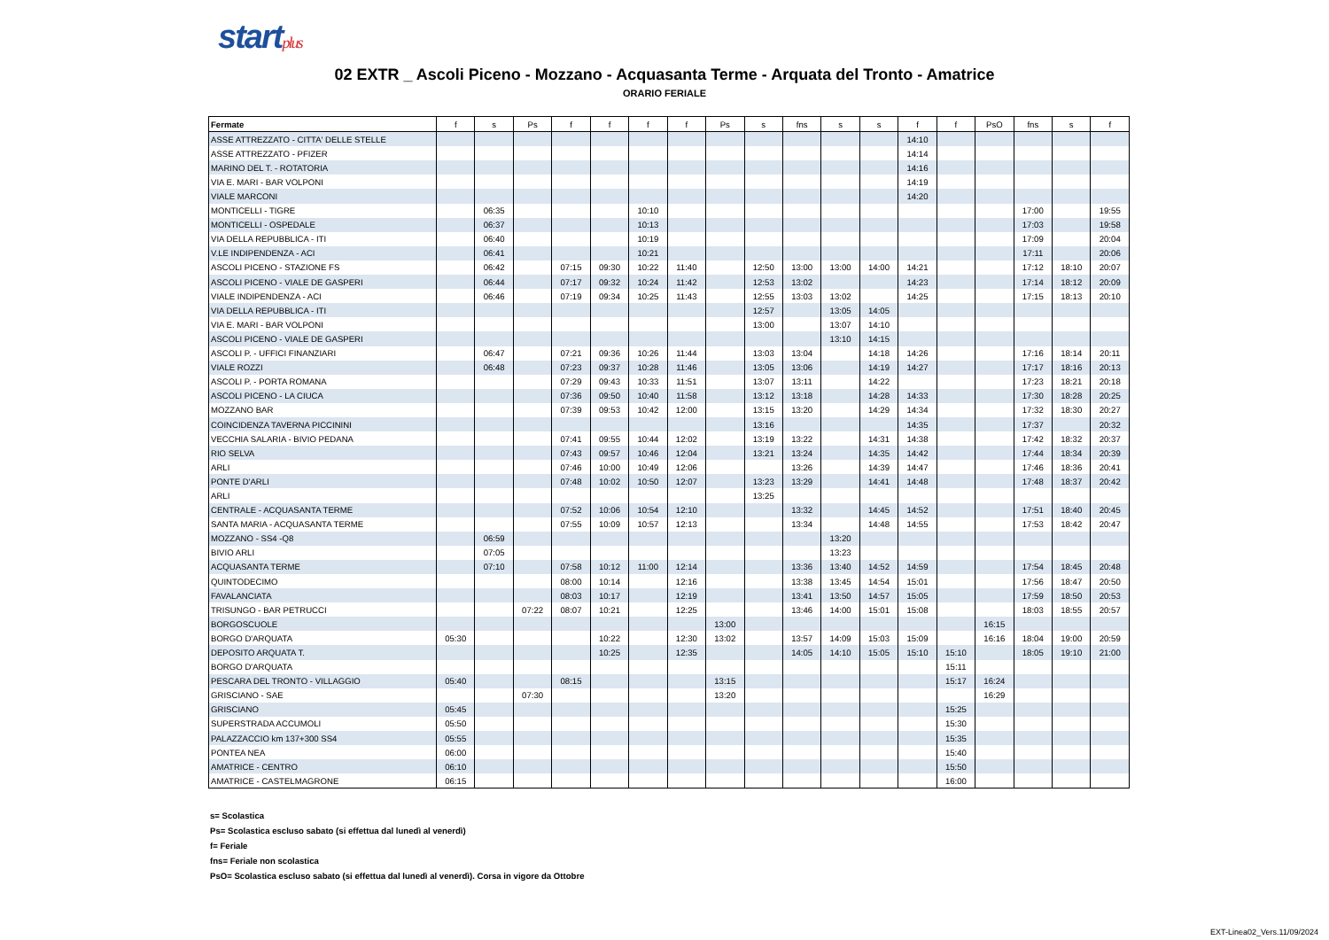startplus
02 EXTR _ Ascoli Piceno - Mozzano - Acquasanta Terme - Arquata del Tronto - Amatrice
ORARIO FERIALE
| Fermate | f | s | Ps | f | f | f | f | Ps | s | fns | s | s | f | f | PsO | fns | s | f |
| --- | --- | --- | --- | --- | --- | --- | --- | --- | --- | --- | --- | --- | --- | --- | --- | --- | --- | --- |
| ASSE ATTREZZATO - CITTA' DELLE STELLE | | | | | | | | | | | | | 14:10 | | | | | |
| ASSE ATTREZZATO - PFIZER | | | | | | | | | | | | | 14:14 | | | | | |
| MARINO DEL T. - ROTATORIA | | | | | | | | | | | | | 14:16 | | | | | |
| VIA E. MARI - BAR VOLPONI | | | | | | | | | | | | | 14:19 | | | | | |
| VIALE MARCONI | | | | | | | | | | | | | 14:20 | | | | | |
| MONTICELLI - TIGRE | | 06:35 | | | | 10:10 | | | | | | | | | | 17:00 | | 19:55 |
| MONTICELLI - OSPEDALE | | 06:37 | | | | 10:13 | | | | | | | | | | 17:03 | | 19:58 |
| VIA DELLA REPUBBLICA - ITI | | 06:40 | | | | 10:19 | | | | | | | | | | 17:09 | | 20:04 |
| V.LE INDIPENDENZA - ACI | | 06:41 | | | | 10:21 | | | | | | | | | | 17:11 | | 20:06 |
| ASCOLI PICENO - STAZIONE FS | | 06:42 | | 07:15 | 09:30 | 10:22 | 11:40 | | 12:50 | 13:00 | 13:00 | 14:00 | 14:21 | | | 17:12 | 18:10 | 20:07 |
| ASCOLI PICENO - VIALE DE GASPERI | | 06:44 | | 07:17 | 09:32 | 10:24 | 11:42 | | 12:53 | 13:02 | | | 14:23 | | | 17:14 | 18:12 | 20:09 |
| VIALE INDIPENDENZA - ACI | | 06:46 | | 07:19 | 09:34 | 10:25 | 11:43 | | 12:55 | 13:03 | 13:02 | | 14:25 | | | 17:15 | 18:13 | 20:10 |
| VIA DELLA REPUBBLICA - ITI | | | | | | | | | 12:57 | | 13:05 | 14:05 | | | | | | |
| VIA E. MARI - BAR VOLPONI | | | | | | | | | 13:00 | | 13:07 | 14:10 | | | | | | |
| ASCOLI PICENO - VIALE DE GASPERI | | | | | | | | | | | 13:10 | 14:15 | | | | | | |
| ASCOLI P. - UFFICI FINANZIARI | | 06:47 | | 07:21 | 09:36 | 10:26 | 11:44 | | 13:03 | 13:04 | | 14:18 | 14:26 | | | 17:16 | 18:14 | 20:11 |
| VIALE ROZZI | | 06:48 | | 07:23 | 09:37 | 10:28 | 11:46 | | 13:05 | 13:06 | | 14:19 | 14:27 | | | 17:17 | 18:16 | 20:13 |
| ASCOLI P. - PORTA ROMANA | | | | 07:29 | 09:43 | 10:33 | 11:51 | | 13:07 | 13:11 | | 14:22 | | | | 17:23 | 18:21 | 20:18 |
| ASCOLI PICENO - LA CIUCA | | | | 07:36 | 09:50 | 10:40 | 11:58 | | 13:12 | 13:18 | | 14:28 | 14:33 | | | 17:30 | 18:28 | 20:25 |
| MOZZANO BAR | | | | 07:39 | 09:53 | 10:42 | 12:00 | | 13:15 | 13:20 | | 14:29 | 14:34 | | | 17:32 | 18:30 | 20:27 |
| COINCIDENZA TAVERNA PICCININI | | | | | | | | | 13:16 | | | | 14:35 | | | 17:37 | | 20:32 |
| VECCHIA SALARIA - BIVIO PEDANA | | | | 07:41 | 09:55 | 10:44 | 12:02 | | 13:19 | 13:22 | | 14:31 | 14:38 | | | 17:42 | 18:32 | 20:37 |
| RIO SELVA | | | | 07:43 | 09:57 | 10:46 | 12:04 | | 13:21 | 13:24 | | 14:35 | 14:42 | | | 17:44 | 18:34 | 20:39 |
| ARLI | | | | 07:46 | 10:00 | 10:49 | 12:06 | | | 13:26 | | 14:39 | 14:47 | | | 17:46 | 18:36 | 20:41 |
| PONTE D'ARLI | | | | 07:48 | 10:02 | 10:50 | 12:07 | | 13:23 | 13:29 | | 14:41 | 14:48 | | | 17:48 | 18:37 | 20:42 |
| ARLI | | | | | | | | | 13:25 | | | | | | | | | |
| CENTRALE - ACQUASANTA TERME | | | | 07:52 | 10:06 | 10:54 | 12:10 | | | 13:32 | | 14:45 | 14:52 | | | 17:51 | 18:40 | 20:45 |
| SANTA MARIA - ACQUASANTA TERME | | | | 07:55 | 10:09 | 10:57 | 12:13 | | | 13:34 | | 14:48 | 14:55 | | | 17:53 | 18:42 | 20:47 |
| MOZZANO - SS4 -Q8 | | 06:59 | | | | | | | | | 13:20 | | | | | | | |
| BIVIO ARLI | | 07:05 | | | | | | | | | 13:23 | | | | | | | |
| ACQUASANTA TERME | | 07:10 | | 07:58 | 10:12 | 11:00 | 12:14 | | | 13:36 | 13:40 | 14:52 | 14:59 | | | 17:54 | 18:45 | 20:48 |
| QUINTODECIMO | | | | 08:00 | 10:14 | | 12:16 | | | 13:38 | 13:45 | 14:54 | 15:01 | | | 17:56 | 18:47 | 20:50 |
| FAVALANCIATA | | | | 08:03 | 10:17 | | 12:19 | | | 13:41 | 13:50 | 14:57 | 15:05 | | | 17:59 | 18:50 | 20:53 |
| TRISUNGO - BAR PETRUCCI | | | 07:22 | 08:07 | 10:21 | | 12:25 | | | 13:46 | 14:00 | 15:01 | 15:08 | | | 18:03 | 18:55 | 20:57 |
| BORGOSCUOLE | | | | | | | | 13:00 | | | | | | | 16:15 | | | |
| BORGO D'ARQUATA | 05:30 | | | | 10:22 | | 12:30 | 13:02 | | 13:57 | 14:09 | 15:03 | 15:09 | | 16:16 | 18:04 | 19:00 | 20:59 |
| DEPOSITO ARQUATA T. | | | | | 10:25 | | 12:35 | | | 14:05 | 14:10 | 15:05 | 15:10 | 15:10 | | 18:05 | 19:10 | 21:00 |
| BORGO D'ARQUATA | | | | | | | | | | | | | | 15:11 | | | | |
| PESCARA DEL TRONTO - VILLAGGIO | 05:40 | | | 08:15 | | | | 13:15 | | | | | | 15:17 | 16:24 | | | |
| GRISCIANO - SAE | | | 07:30 | | | | | 13:20 | | | | | | | 16:29 | | | |
| GRISCIANO | 05:45 | | | | | | | | | | | | | 15:25 | | | | |
| SUPERSTRADA ACCUMOLI | 05:50 | | | | | | | | | | | | | 15:30 | | | | |
| PALAZZACCIO km 137+300 SS4 | 05:55 | | | | | | | | | | | | | 15:35 | | | | |
| PONTEA NEA | 06:00 | | | | | | | | | | | | | 15:40 | | | | |
| AMATRICE - CENTRO | 06:10 | | | | | | | | | | | | | 15:50 | | | | |
| AMATRICE - CASTELMAGRONE | 06:15 | | | | | | | | | | | | | 16:00 | | | | |
s= Scolastica
Ps= Scolastica escluso sabato (si effettua dal lunedì al venerdì)
f= Feriale
fns= Feriale non scolastica
PsO= Scolastica escluso sabato (si effettua dal lunedì al venerdì). Corsa in vigore da Ottobre
EXT-Linea02_Vers.11/09/2024